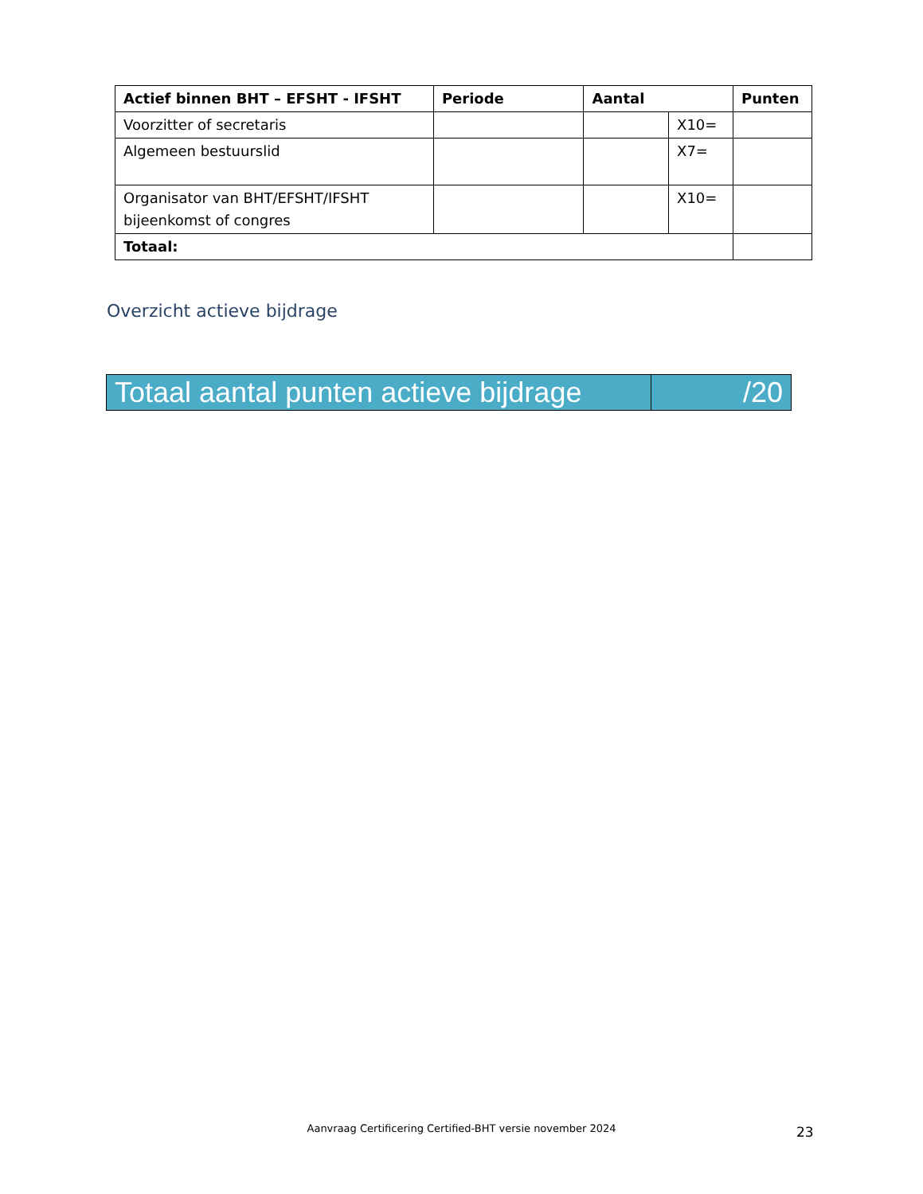| Actief binnen BHT – EFSHT - IFSHT | Periode | Aantal | | Punten |
| --- | --- | --- | --- | --- |
| Voorzitter of secretaris | | | X10= | |
| Algemeen bestuurslid | | | X7= | |
| Organisator van BHT/EFSHT/IFSHT bijeenkomst of congres | | | X10= | |
| Totaal: | | | | |
Overzicht actieve bijdrage
| Totaal aantal punten actieve bijdrage | /20 |
Aanvraag Certificering Certified-BHT versie november 2024 23